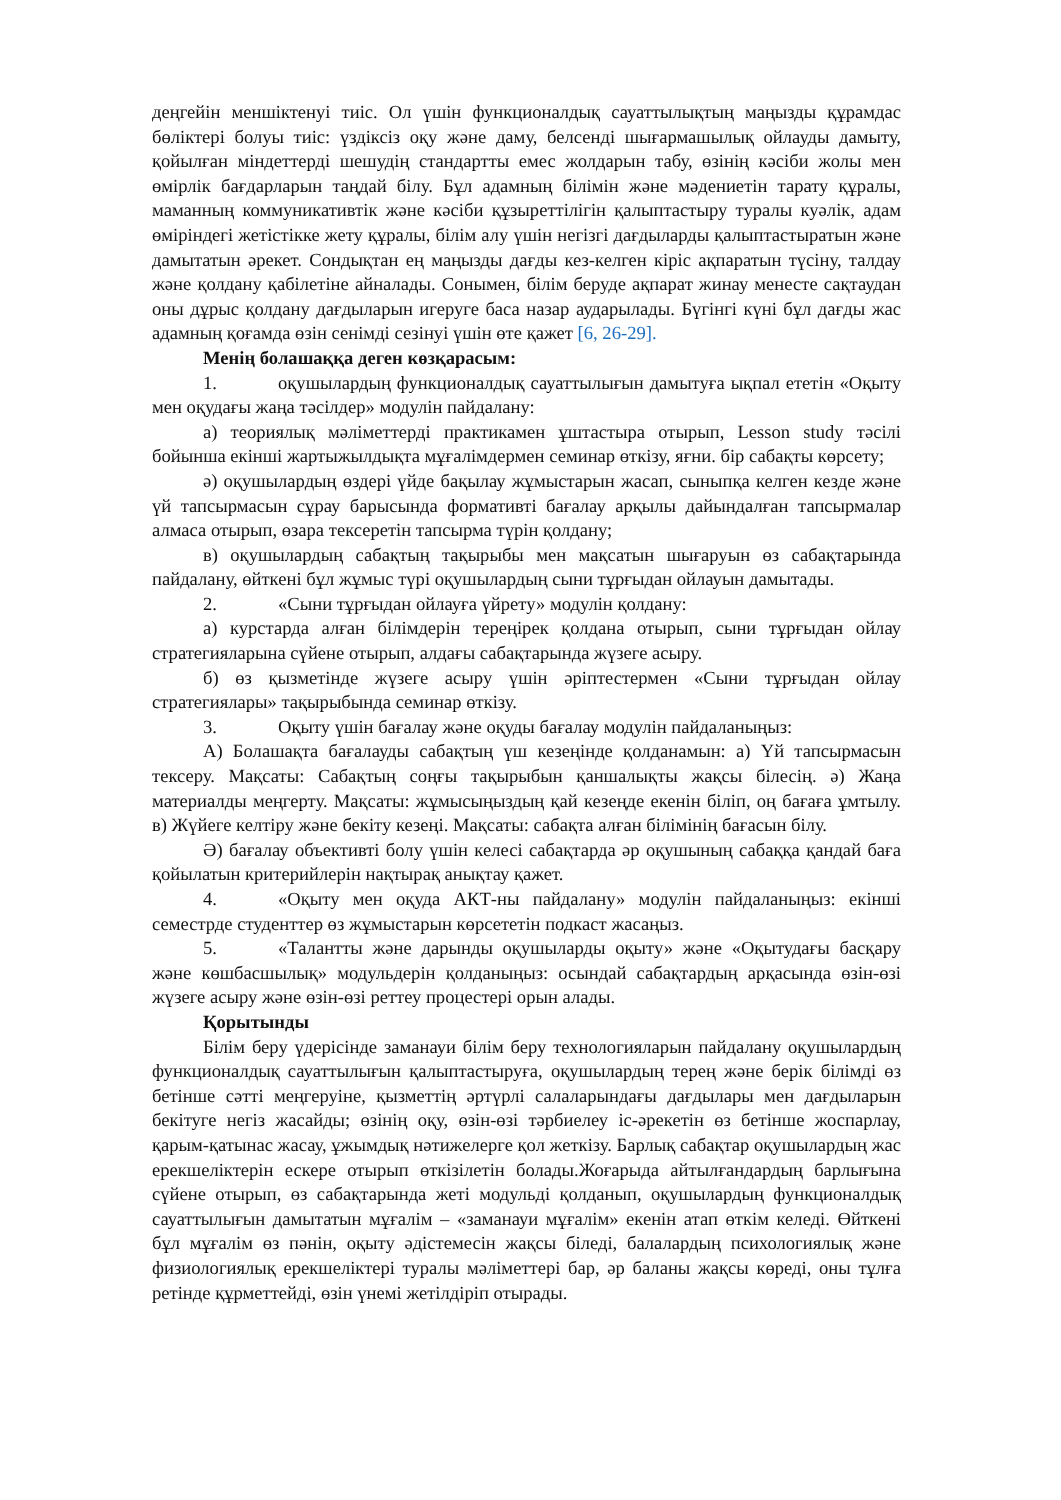деңгейін меншіктенуі тиіс. Ол үшін функционалдық сауаттылықтың маңызды құрамдас бөліктері болуы тиіс: үздіксіз оқу және даму, белсенді шығармашылық ойлауды дамыту, қойылған міндеттерді шешудің стандартты емес жолдарын табу, өзінің кәсіби жолы мен өмірлік бағдарларын таңдай білу. Бұл адамның білімін және мәдениетін тарату құралы, маманның коммуникативтік және кәсіби құзыреттілігін қалыптастыру туралы куәлік, адам өміріндегі жетістікке жету құралы, білім алу үшін негізгі дағдыларды қалыптастыратын және дамытатын әрекет. Сондықтан ең маңызды дағды кез-келген кіріс ақпаратын түсіну, талдау және қолдану қабілетіне айналады. Сонымен, білім беруде ақпарат жинау менесте сақтаудан оны дұрыс қолдану дағдыларын игеруге баса назар аударылады. Бүгінгі күні бұл дағды жас адамның қоғамда өзін сенімді сезінуі үшін өте қажет [6, 26-29].
Менің болашаққа деген көзқарасым:
1. оқушылардың функционалдық сауаттылығын дамытуға ықпал ететін «Оқыту мен оқудағы жаңа тәсілдер» модулін пайдалану:
а) теориялық мәліметтерді практикамен ұштастыра отырып, Lesson study тәсілі бойынша екінші жартыжылдықта мұғалімдермен семинар өткізу, яғни. бір сабақты көрсету;
ә) оқушылардың өздері үйде бақылау жұмыстарын жасап, сыныпқа келген кезде және үй тапсырмасын сұрау барысында формативті бағалау арқылы дайындалған тапсырмалар алмаса отырып, өзара тексеретін тапсырма түрін қолдану;
в) оқушылардың сабақтың тақырыбы мен мақсатын шығаруын өз сабақтарында пайдалану, өйткені бұл жұмыс түрі оқушылардың сыни тұрғыдан ойлауын дамытады.
2. «Сыни тұрғыдан ойлауға үйрету» модулін қолдану:
а) курстарда алған білімдерін тереңірек қолдана отырып, сыни тұрғыдан ойлау стратегияларына сүйене отырып, алдағы сабақтарында жүзеге асыру.
б) өз қызметінде жүзеге асыру үшін әріптестермен «Сыни тұрғыдан ойлау стратегиялары» тақырыбында семинар өткізу.
3. Оқыту үшін бағалау және оқуды бағалау модулін пайдаланыңыз:
А) Болашақта бағалауды сабақтың үш кезеңінде қолданамын: а) Үй тапсырмасын тексеру. Мақсаты: Сабақтың соңғы тақырыбын қаншалықты жақсы білесің. ә) Жаңа материалды меңгерту. Мақсаты: жұмысыңыздың қай кезеңде екенін біліп, оң бағаға ұмтылу. в) Жүйеге келтіру және бекіту кезеңі. Мақсаты: сабақта алған білімінің бағасын білу.
Ә) бағалау объективті болу үшін келесі сабақтарда әр оқушының сабаққа қандай баға қойылатын критерийлерін нақтырақ анықтау қажет.
4. «Оқыту мен оқуда АКТ-ны пайдалану» модулін пайдаланыңыз: екінші семестрде студенттер өз жұмыстарын көрсететін подкаст жасаңыз.
5. «Талантты және дарынды оқушыларды оқыту» және «Оқытудағы басқару және көшбасшылық» модульдерін қолданыңыз: осындай сабақтардың арқасында өзін-өзі жүзеге асыру және өзін-өзі реттеу процестері орын алады.
Қорытынды
Білім беру үдерісінде заманауи білім беру технологияларын пайдалану оқушылардың функционалдық сауаттылығын қалыптастыруға, оқушылардың терең және берік білімді өз бетінше сәтті меңгеруіне, қызметтің әртүрлі салаларындағы дағдылары мен дағдыларын бекітуге негіз жасайды; өзінің оқу, өзін-өзі тәрбиелеу іс-әрекетін өз бетінше жоспарлау, қарым-қатынас жасау, ұжымдық нәтижелерге қол жеткізу. Барлық сабақтар оқушылардың жас ерекшеліктерін ескере отырып өткізілетін болады.Жоғарыда айтылғандардың барлығына сүйене отырып, өз сабақтарында жеті модульді қолданып, оқушылардың функционалдық сауаттылығын дамытатын мұғалім – «заманауи мұғалім» екенін атап өткім келеді. Өйткені бұл мұғалім өз пәнін, оқыту әдістемесін жақсы біледі, балалардың психологиялық және физиологиялық ерекшеліктері туралы мәліметтері бар, әр баланы жақсы көреді, оны тұлға ретінде құрметтейді, өзін үнемі жетілдіріп отырады.